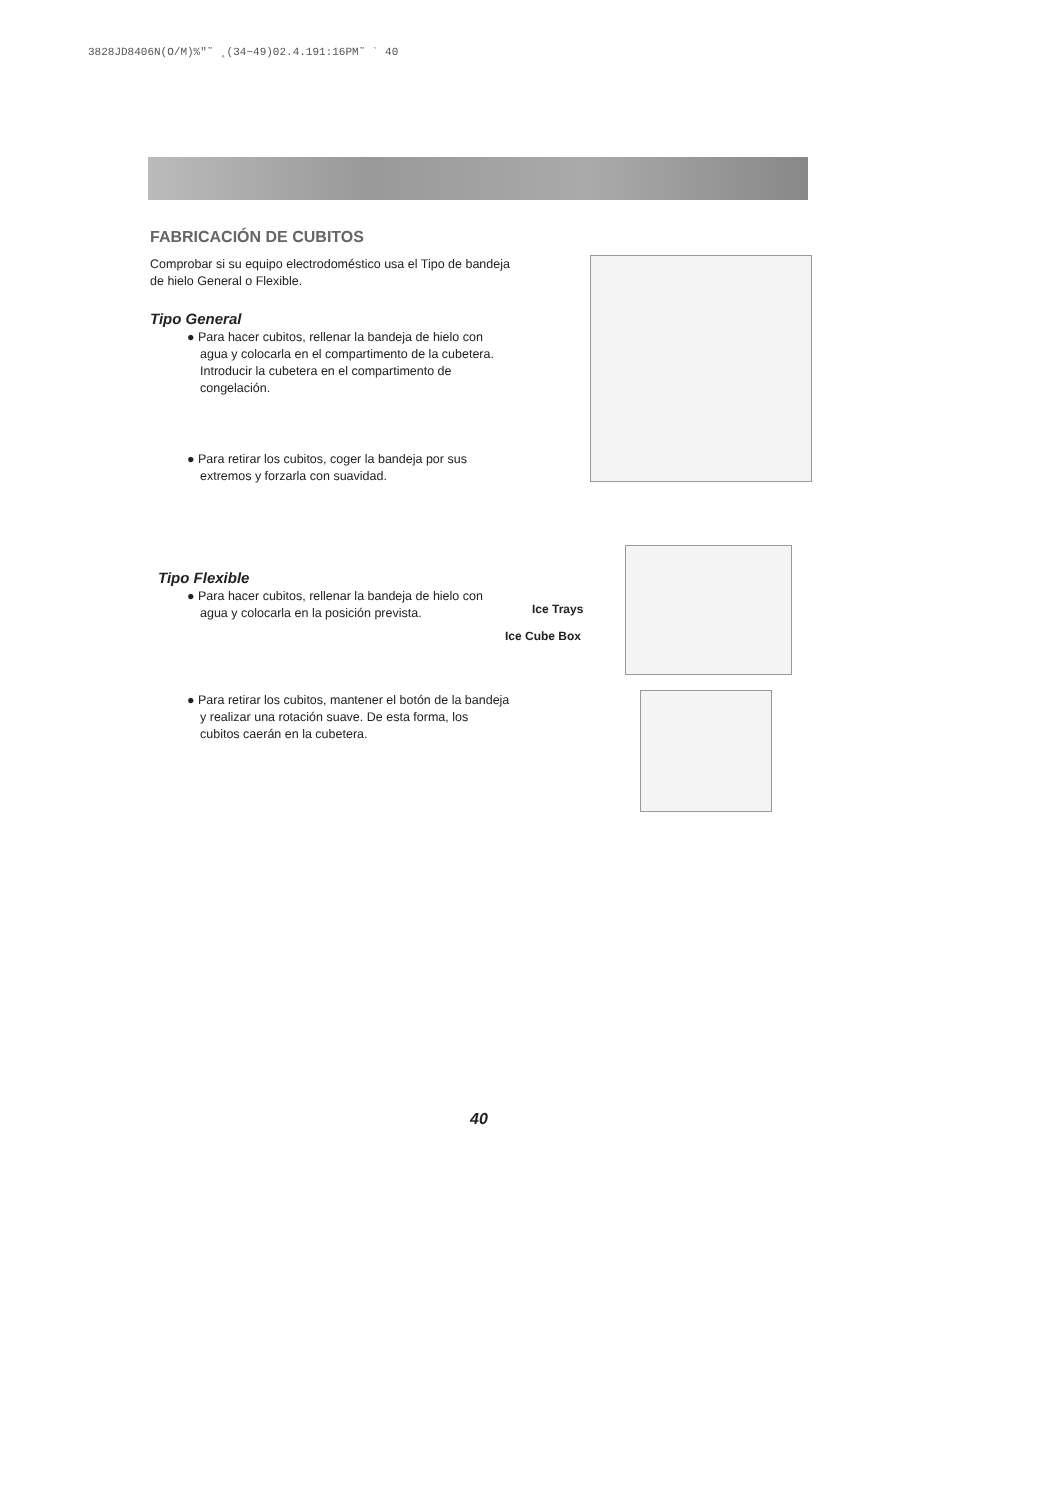3828JD8406N(O/M)%"˜ ˛(34~49)02.4.191:16PM˜ ` 40
FABRICACIÓN DE CUBITOS
Comprobar si su equipo electrodoméstico usa el Tipo de bandeja de hielo General o Flexible.
Tipo General
● Para hacer cubitos, rellenar la bandeja de hielo con agua y colocarla en el compartimento de la cubetera. Introducir la cubetera en el compartimento de congelación.
● Para retirar los cubitos, coger la bandeja por sus extremos y forzarla con suavidad.
Tipo Flexible
● Para hacer cubitos, rellenar la bandeja de hielo con agua y colocarla en la posición prevista.
● Para retirar los cubitos, mantener el botón de la bandeja y realizar una rotación suave. De esta forma, los cubitos caerán en la cubetera.
Ice Trays
Ice Cube Box
40